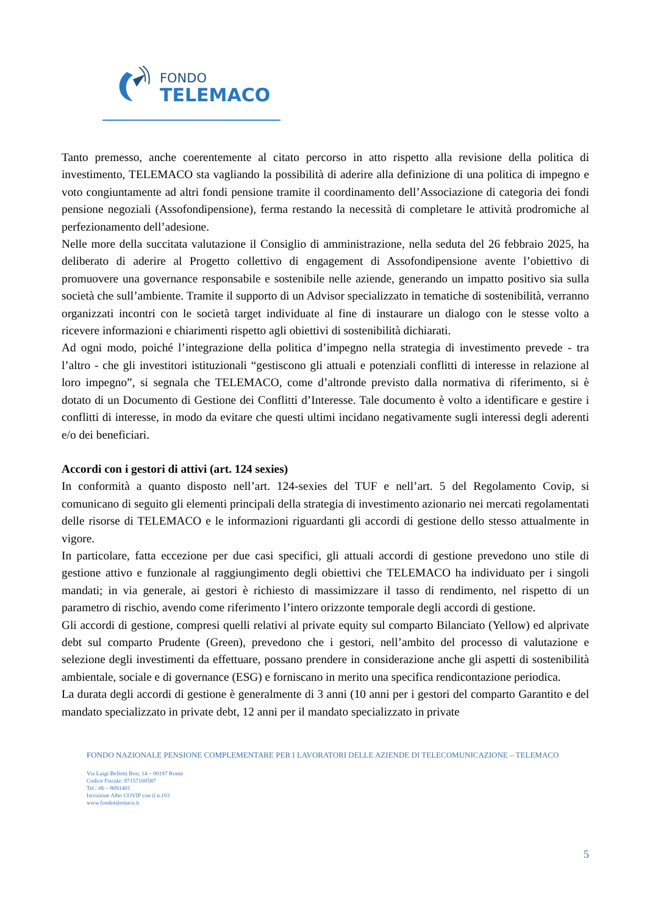FONDO
TELEMACO
Tanto premesso, anche coerentemente al citato percorso in atto rispetto alla revisione della politica di investimento, TELEMACO sta vagliando la possibilità di aderire alla definizione di una politica di impegno e voto congiuntamente ad altri fondi pensione tramite il coordinamento dell’Associazione di categoria dei fondi pensione negoziali (Assofondipensione), ferma restando la necessità di completare le attività prodromiche al perfezionamento dell’adesione.
Nelle more della succitata valutazione il Consiglio di amministrazione, nella seduta del 26 febbraio 2025, ha deliberato di aderire al Progetto collettivo di engagement di Assofondipensione avente l’obiettivo di promuovere una governance responsabile e sostenibile nelle aziende, generando un impatto positivo sia sulla società che sull’ambiente. Tramite il supporto di un Advisor specializzato in tematiche di sostenibilità, verranno organizzati incontri con le società target individuate al fine di instaurare un dialogo con le stesse volto a ricevere informazioni e chiarimenti rispetto agli obiettivi di sostenibilità dichiarati.
Ad ogni modo, poiché l’integrazione della politica d’impegno nella strategia di investimento prevede - tra l’altro - che gli investitori istituzionali “gestiscono gli attuali e potenziali conflitti di interesse in relazione al loro impegno”, si segnala che TELEMACO, come d’altronde previsto dalla normativa di riferimento, si è dotato di un Documento di Gestione dei Conflitti d’Interesse. Tale documento è volto a identificare e gestire i conflitti di interesse, in modo da evitare che questi ultimi incidano negativamente sugli interessi degli aderenti e/o dei beneficiari.
Accordi con i gestori di attivi (art. 124 sexies)
In conformità a quanto disposto nell’art. 124-sexies del TUF e nell’art. 5 del Regolamento Covip, si comunicano di seguito gli elementi principali della strategia di investimento azionario nei mercati regolamentati delle risorse di TELEMACO e le informazioni riguardanti gli accordi di gestione dello stesso attualmente in vigore.
In particolare, fatta eccezione per due casi specifici, gli attuali accordi di gestione prevedono uno stile di gestione attivo e funzionale al raggiungimento degli obiettivi che TELEMACO ha individuato per i singoli mandati; in via generale, ai gestori è richiesto di massimizzare il tasso di rendimento, nel rispetto di un parametro di rischio, avendo come riferimento l’intero orizzonte temporale degli accordi di gestione.
Gli accordi di gestione, compresi quelli relativi al private equity sul comparto Bilanciato (Yellow) ed alprivate debt sul comparto Prudente (Green), prevedono che i gestori, nell’ambito del processo di valutazione e selezione degli investimenti da effettuare, possano prendere in considerazione anche gli aspetti di sostenibilità ambientale, sociale e di governance (ESG) e forniscano in merito una specifica rendicontazione periodica.
La durata degli accordi di gestione è generalmente di 3 anni (10 anni per i gestori del comparto Garantito e del mandato specializzato in private debt, 12 anni per il mandato specializzato in private
FONDO NAZIONALE PENSIONE COMPLEMENTARE PER I LAVORATORI DELLE AZIENDE DI TELECOMUNICAZIONE – TELEMACO
Via Luigi Bellotti Bon, 14 – 00197 Roma
Codice Fiscale: 97157160587
Tel.: 06 – 8091401
Iscrizione Albo COVIP con il n.103
www.fondotelemaco.it
5